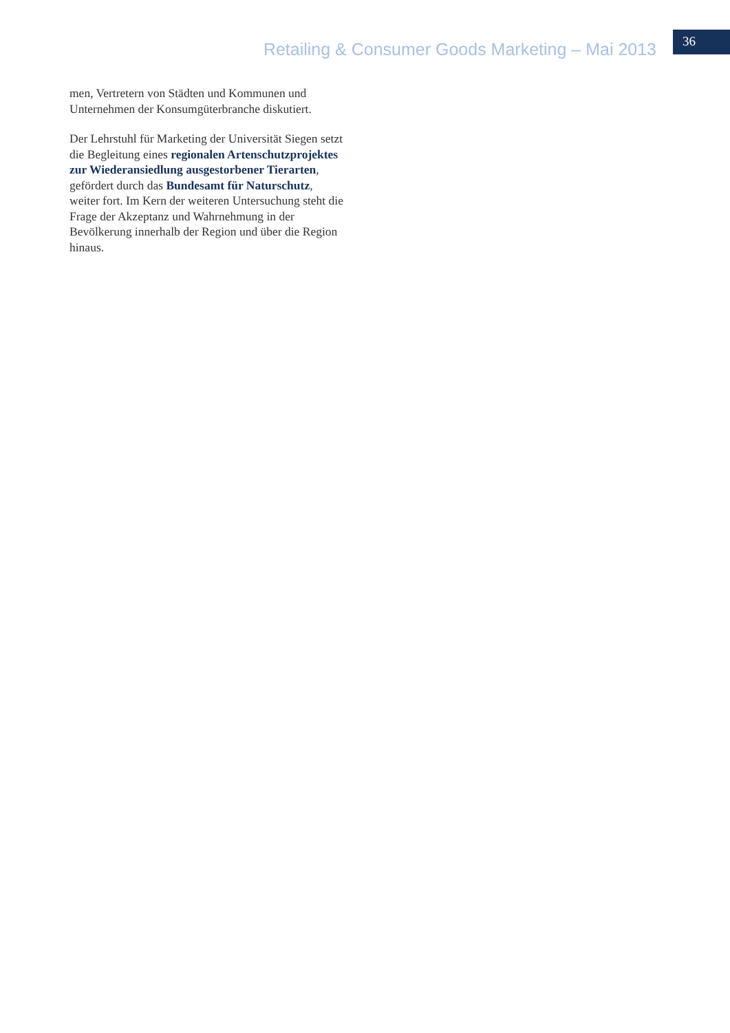Retailing & Consumer Goods Marketing – Mai 2013
36
men, Vertretern von Städten und Kommunen und Unternehmen der Konsumgüterbranche diskutiert.
Der Lehrstuhl für Marketing der Universität Siegen setzt die Begleitung eines regionalen Artenschutzprojektes zur Wiederansiedlung ausgestorbener Tierarten, gefördert durch das Bundesamt für Naturschutz, weiter fort. Im Kern der weiteren Untersuchung steht die Frage der Akzeptanz und Wahrnehmung in der Bevölkerung innerhalb der Region und über die Region hinaus.